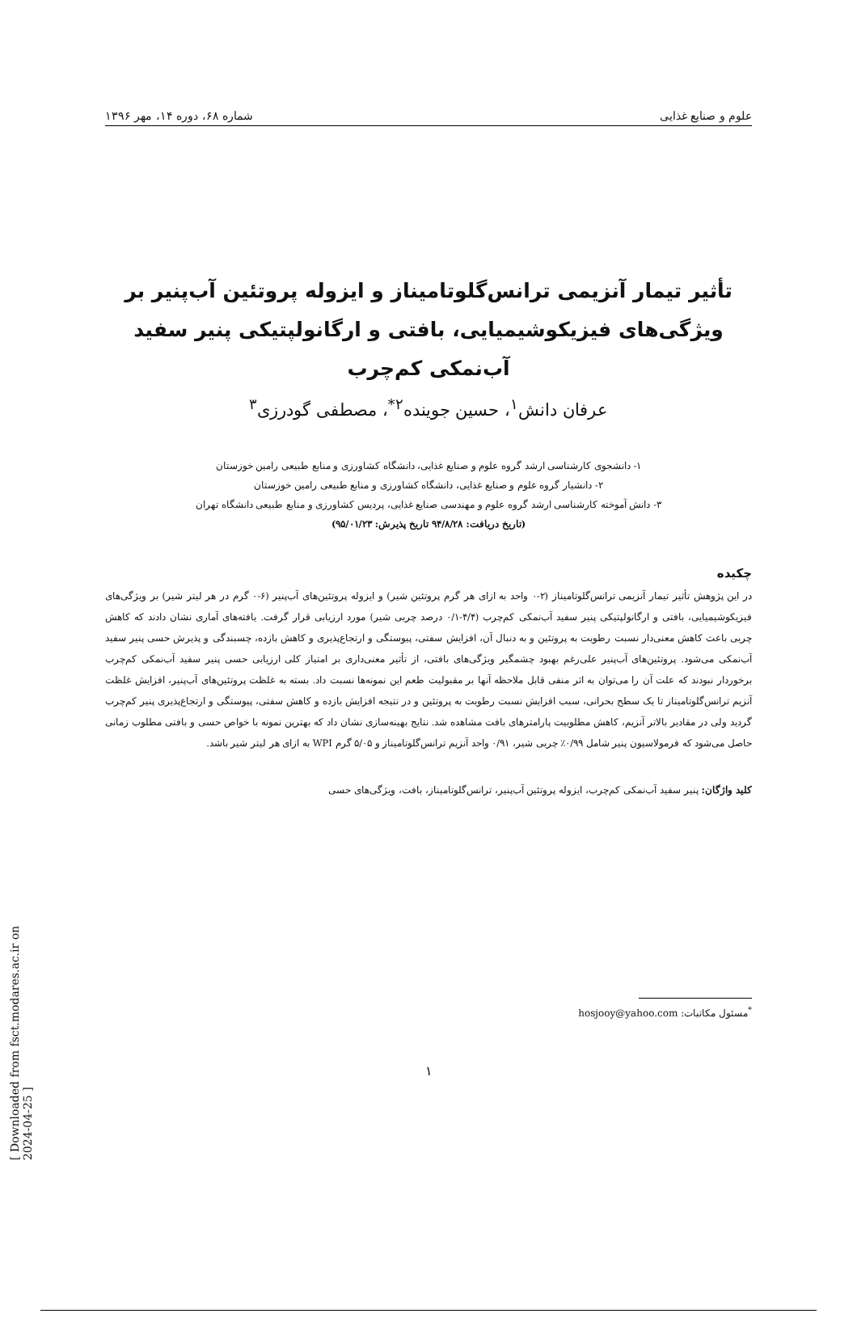علوم و صنایع غذایی شماره ۶۸، دوره ۱۴، مهر ۱۳۹۶
تأثیر تیمار آنزیمی ترانس‌گلوتامیناز و ایزوله پروتئین آب‌پنیر بر ویژگی‌های فیزیکوشیمیایی، بافتی و ارگانولپتیکی پنیر سفید آب‌نمکی کم‌چرب
عرفان دانش<sup>۱</sup>، حسین جوینده<sup>۲*</sup>، مصطفی گودرزی<sup>۳</sup>
۱- دانشجوی کارشناسی ارشد گروه علوم و صنایع غذایی، دانشگاه کشاورزی و منابع طبیعی رامین خوزستان
۲- دانشیار گروه علوم و صنایع غذایی، دانشگاه کشاورزی و منابع طبیعی رامین خوزستان
۳- دانش آموخته کارشناسی ارشد گروه علوم و مهندسی صنایع غذایی، پردیس کشاورزی و منابع طبیعی دانشگاه تهران
(تاریخ دریافت: ۹۴/۸/۲۸ تاریخ پذیرش: ۹۵/۰۱/۲۳)
چکیده
در این پژوهش تأثیر تیمار آنزیمی ترانس‌گلوتامیناز (۲-۰ واحد به ازای هر گرم پروتئین شیر) و ایزوله پروتئین‌های آب‌پنیر (۶-۰ گرم در هر لیتر شیر) بر ویژگی‌های فیزیکوشیمیایی، بافتی و ارگانولپتیکی پنیر سفید آب‌نمکی کم‌چرب (۴/۴-۰/۱ درصد چربی شیر) مورد ارزیابی قرار گرفت. یافته‌های آماری نشان دادند که کاهش چربی باعث کاهش معنی‌دار نسبت رطوبت به پروتئین و به دنبال آن، افزایش سفتی، پیوستگی و ارتجاع‌پذیری و کاهش بازده، چسبندگی و پذیرش حسی پنیر سفید آب‌نمکی می‌شود. پروتئین‌های آب‌پنیر علی‌رغم بهبود چشمگیر ویژگی‌های بافتی، از تأثیر معنی‌داری بر امتیاز کلی ارزیابی حسی پنیر سفید آب‌نمکی کم‌چرب برخوردار نبودند که علت آن را می‌توان به اثر منفی قابل ملاحظه آنها بر مقبولیت طعم این نمونه‌ها نسبت داد. بسته به غلظت پروتئین‌های آب‌پنیر، افزایش غلظت آنزیم ترانس‌گلوتامیناز تا یک سطح بحرانی، سبب افزایش نسبت رطوبت به پروتئین و در نتیجه افزایش بازده و کاهش سفتی، پیوستگی و ارتجاع‌پذیری پنیر کم‌چرب گردید ولی در مقادیر بالاتر آنزیم، کاهش مطلوبیت پارامترهای بافت مشاهده شد. نتایج بهینه‌سازی نشان داد که بهترین نمونه با خواص حسی و بافتی مطلوب زمانی حاصل می‌شود که فرمولاسیون پنیر شامل ۰/۹۹٪ چربی شیر، ۰/۹۱ واحد آنزیم ترانس‌گلوتامیناز و ۵/۰۵ گرم WPI به ازای هر لیتر شیر باشد.
کلید واژگان: پنیر سفید آب‌نمکی کم‌چرب، ایزوله پروتئین آب‌پنیر، ترانس‌گلوتامیناز، بافت، ویژگی‌های حسی
<sup>*</sup> مسئول مکاتبات: hosjooy@yahoo.com
۱
[ Downloaded from fsct.modares.ac.ir on 2024-04-25 ]